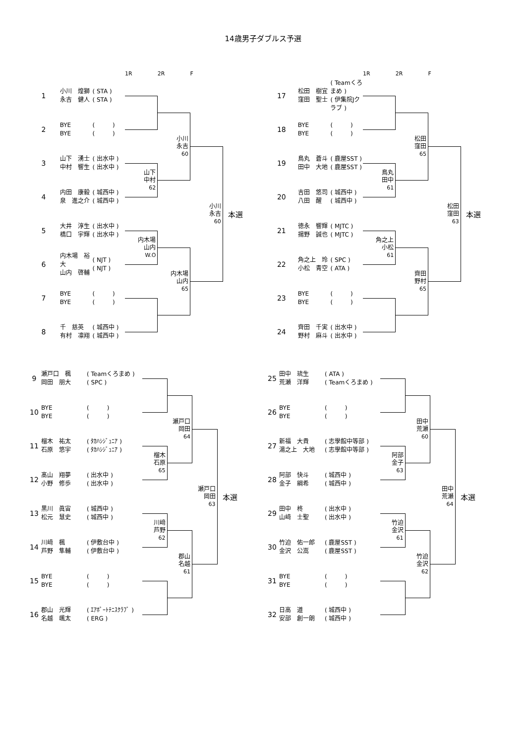14歳男子ダブルス予選
| | | | 1R | 2R | F | |
| --- | --- | --- | --- | --- | --- | --- |
| 1 | 小川 煌獅 永吉 健人 | ( STA ) ( STA ) | | | | 本選 |
| 2 | BYE BYE | ( ) ( ) | | 小川 永吉 60 | | |
| 3 | 山下 湧士 中村 響生 | ( 出水中 ) ( 出水中 ) | | | 小川 永吉 60 | |
| | | | 山下 中村 62 | | | |
| 4 | 内田 康毅 泉 進之介 | ( 城西中 ) ( 城西中 ) | | | | |
| 5 | 大井 淳生 橋口 宇輝 | ( 出水中 ) ( 出水中 ) | | | | |
| | | | 内木場 山内 W.O | | | |
| 6 | 内木場 裕大 山内 啓輔 | ( NJT ) ( NJT ) | | 内木場 山内 65 | | |
| 7 | BYE BYE | ( ) ( ) | | | | |
| 8 | 千 慈英 有村 凛翔 | ( 城西中 ) ( 城西中 ) | | | | |
| | | | 1R | 2R | F | |
| --- | --- | --- | --- | --- | --- | --- |
| 17 | 松田 樹宜 窪田 聖士 | ( Teamくろまめ ) ( 伊集院Jクラブ ) | | | | 本選 |
| 18 | BYE BYE | ( ) ( ) | | 松田 窪田 65 | | |
| 19 | 鳥丸 蒼斗 田中 大地 | ( 鹿屋SST ) ( 鹿屋SST ) | | | 松田 窪田 63 | |
| | | | 鳥丸 田中 61 | | | |
| 20 | 吉田 悠司 八田 醒 | ( 城西中 ) ( 城西中 ) | | | | |
| 21 | 徳永 響輝 揚野 誠也 | ( MJTC ) ( MJTC ) | | | | |
| | | | 角之上 小松 61 | | | |
| 22 | 角之上 玲 小松 青空 | ( SPC ) ( ATA ) | | 齊田 野村 65 | | |
| 23 | BYE BYE | ( ) ( ) | | | | |
| 24 | 齊田 千実 野村 麻斗 | ( 出水中 ) ( 出水中 ) | | | | |
| 9 | 瀬戸口 楓 岡田 朋大 | ( Teamくろまめ ) ( SPC ) | | | | 本選 |
| 10 | BYE BYE | ( ) ( ) | | 瀬戸口 岡田 64 | | |
| 11 | 榴木 祐太 石原 悠宇 | ( ﾀｶﾊｼｼﾞｭﾆｱ ) ( ﾀｶﾊｼｼﾞｭﾆｱ ) | | | 瀬戸口 岡田 63 | |
| | | | 榴木 石原 65 | | | |
| 12 | 髙山 翔夢 小野 修歩 | ( 出水中 ) ( 出水中 ) | | | | |
| 13 | 黒川 眞宙 松元 慧史 | ( 城西中 ) ( 城西中 ) | | | | |
| | | | 川﨑 芦野 62 | | | |
| 14 | 川﨑 楓 芦野 隼輔 | ( 伊敷台中 ) ( 伊敷台中 ) | | 郡山 名越 61 | | |
| 15 | BYE BYE | ( ) ( ) | | | | |
| 16 | 郡山 光輝 名越 颯太 | ( ｴｱﾎﾟｰﾄﾃﾆｽｸﾗﾌﾞ ) ( ERG ) | | | | |
| 25 | 田中 琉生 荒瀬 洋輝 | ( ATA ) ( Teamくろまめ ) | | | | 本選 |
| 26 | BYE BYE | ( ) ( ) | | 田中 荒瀬 60 | | |
| 27 | 新福 大貴 湯之上 大地 | ( 志學館中等部 ) ( 志學館中等部 ) | | | 田中 荒瀬 64 | |
| | | | 阿部 金子 63 | | | |
| 28 | 阿部 快斗 金子 綱希 | ( 城西中 ) ( 城西中 ) | | | | |
| 29 | 田中 柊 山﨑 士聖 | ( 出水中 ) ( 出水中 ) | | | | |
| | | | 竹迫 金沢 61 | | | |
| 30 | 竹迫 佑一郎 金沢 公嵩 | ( 鹿屋SST ) ( 鹿屋SST ) | | 竹迫 金沢 62 | | |
| 31 | BYE BYE | ( ) ( ) | | | | |
| 32 | 日高 道 安部 創一朗 | ( 城西中 ) ( 城西中 ) | | | | |